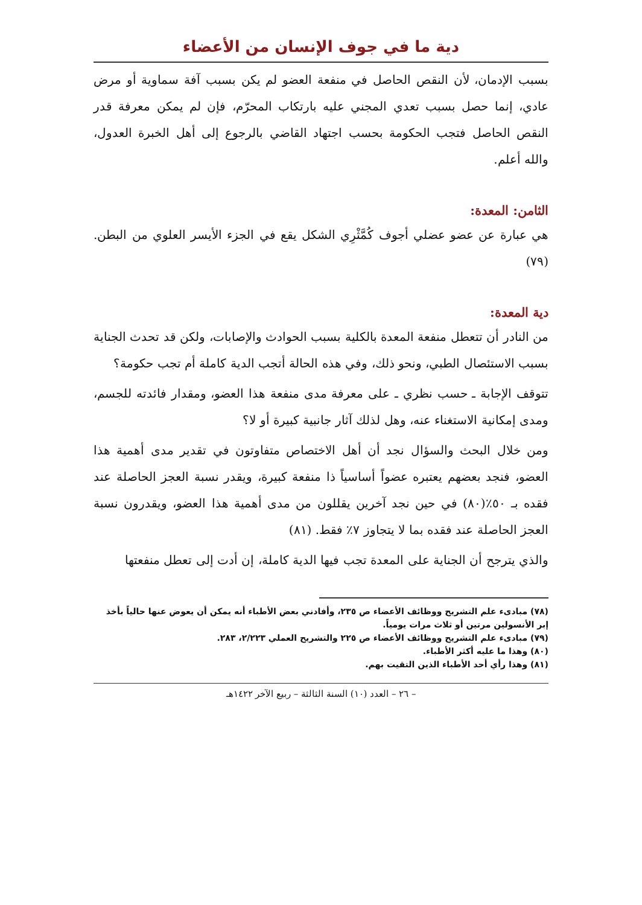دية ما في جوف الإنسان من الأعضاء
بسبب الإدمان، لأن النقص الحاصل في منفعة العضو لم يكن بسبب آفة سماوية أو مرض عادي، إنما حصل بسبب تعدي المجني عليه بارتكاب المحرّم، فإن لم يمكن معرفة قدر النقص الحاصل فتجب الحكومة بحسب اجتهاد القاضي بالرجوع إلى أهل الخبرة العدول، والله أعلم.
الثامن: المعدة:
هي عبارة عن عضو عضلي أجوف كُمَّثْرِي الشكل يقع في الجزء الأيسر العلوي من البطن. (٧٩)
دية المعدة:
من النادر أن تتعطل منفعة المعدة بالكلية بسبب الحوادث والإصابات، ولكن قد تحدث الجناية بسبب الاستئصال الطبي، ونحو ذلك، وفي هذه الحالة أتجب الدية كاملة أم تجب حكومة؟
تتوقف الإجابة ـ حسب نظري ـ على معرفة مدى منفعة هذا العضو، ومقدار فائدته للجسم، ومدى إمكانية الاستغناء عنه، وهل لذلك آثار جانبية كبيرة أو لا؟
ومن خلال البحث والسؤال نجد أن أهل الاختصاص متفاوتون في تقدير مدى أهمية هذا العضو، فنجد بعضهم يعتبره عضواً أساسياً ذا منفعة كبيرة، ويقدر نسبة العجز الحاصلة عند فقده بـ ٥٠٪(٨٠) في حين نجد آخرين يقللون من مدى أهمية هذا العضو، ويقدرون نسبة العجز الحاصلة عند فقده بما لا يتجاوز ٧٪ فقط. (٨١)
والذي يترجح أن الجناية على المعدة تجب فيها الدية كاملة، إن أدت إلى تعطل منفعتها
(٧٨) مبادىء علم التشريح ووظائف الأعضاء ص ٢٣٥، وأفادني بعض الأطباء أنه يمكن أن يعوض عنها حالياً بأخذ إبر الأنسولين مرتين أو ثلاث مرات يومياً.
(٧٩) مبادىء علم التشريح ووظائف الأعضاء ص ٢٢٥ والتشريح العملي ٢/٢٢٣، ٢٨٣.
(٨٠) وهذا ما عليه أكثر الأطباء.
(٨١) وهذا رأي أحد الأطباء الذين التقيت بهم.
– ٢٦ – العدد (١٠) السنة الثالثة – ربيع الآخر ١٤٢٢هـ